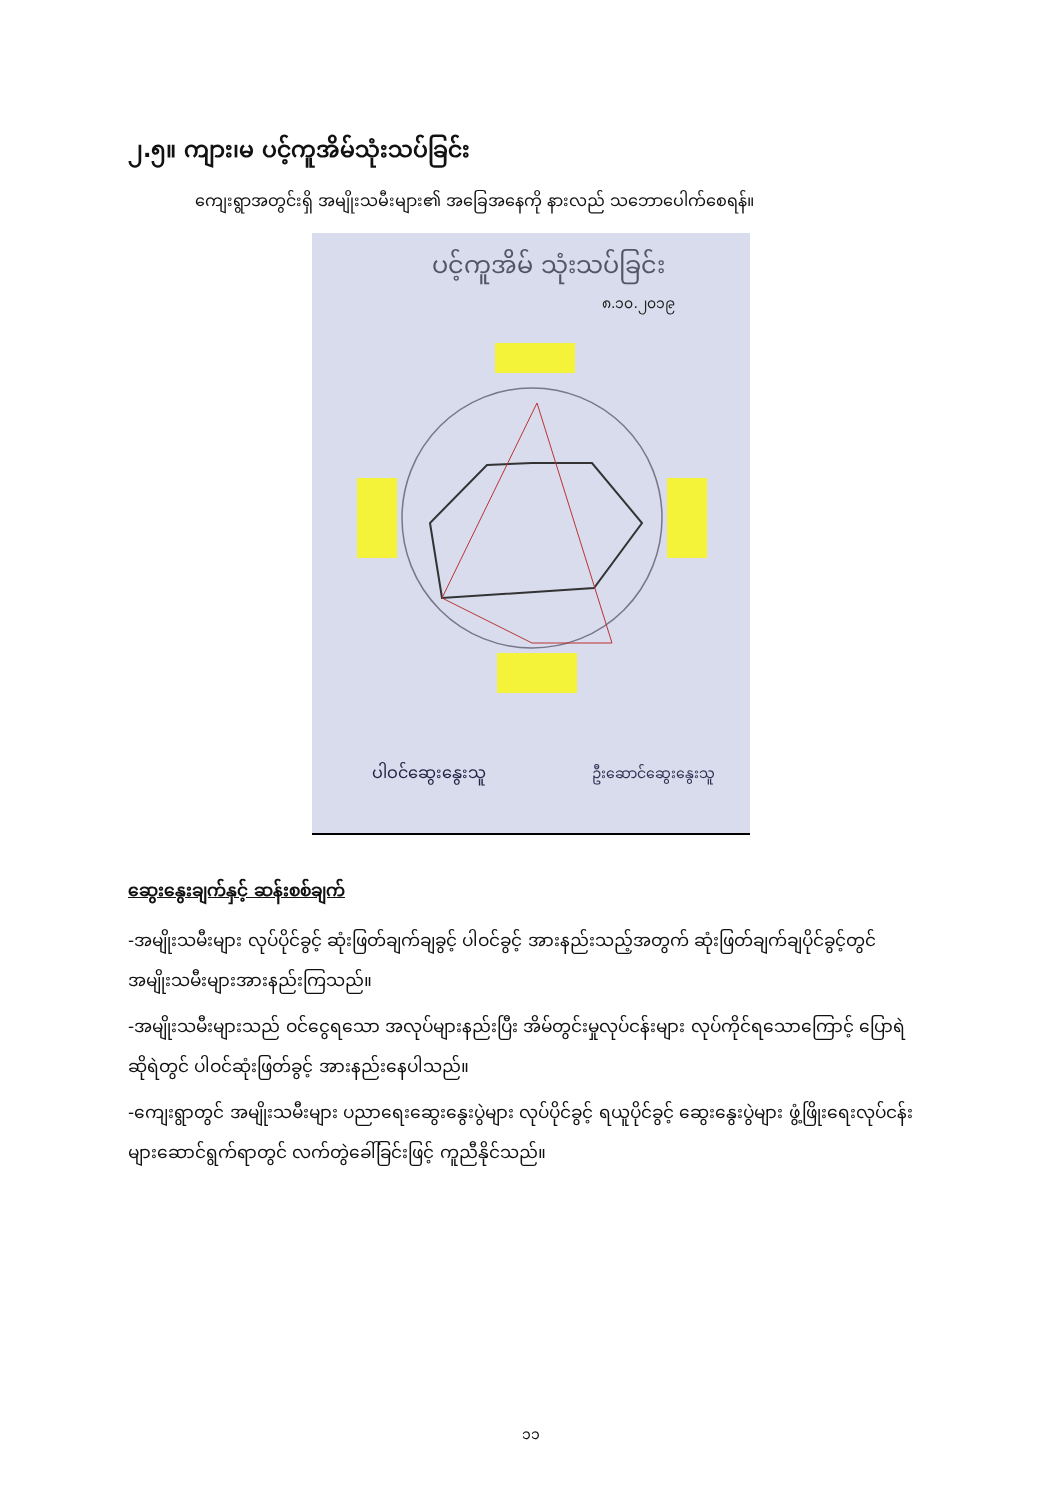၂.၅။ ကျား၊မ ပင့်ကူအိမ်သုံးသပ်ခြင်း
ကျေးရွာအတွင်းရှိ အမျိုးသမီးများ၏ အခြေအနေကို နားလည် သဘောပေါက်စေရန်။
ပင့်ကူအိမ် သုံးသပ်ခြင်း
၈.၁၀.၂၀၁၉
ပါဝင်ဆွေးနွေးသူ
ဦးဆောင်ဆွေးနွေးသူ
ဆွေးနွေးချက်နှင့် ဆန်းစစ်ချက်
-အမျိုးသမီးများ လုပ်ပိုင်ခွင့် ဆုံးဖြတ်ချက်ချခွင့် ပါဝင်ခွင့် အားနည်းသည့်အတွက် ဆုံးဖြတ်ချက်ချပိုင်ခွင့်တွင် အမျိုးသမီးများအားနည်းကြသည်။
-အမျိုးသမီးများသည် ဝင်ငွေရသော အလုပ်များနည်းပြီး အိမ်တွင်းမှုလုပ်ငန်းများ လုပ်ကိုင်ရသောကြောင့် ပြောရဲ ဆိုရဲတွင် ပါဝင်ဆုံးဖြတ်ခွင့် အားနည်းနေပါသည်။
-ကျေးရွာတွင် အမျိုးသမီးများ ပညာရေးဆွေးနွေးပွဲများ လုပ်ပိုင်ခွင့် ရယူပိုင်ခွင့် ဆွေးနွေးပွဲများ ဖွံ့ဖြိုးရေးလုပ်ငန်းများဆောင်ရွက်ရာတွင် လက်တွဲခေါ်ခြင်းဖြင့် ကူညီနိုင်သည်။
၁၁